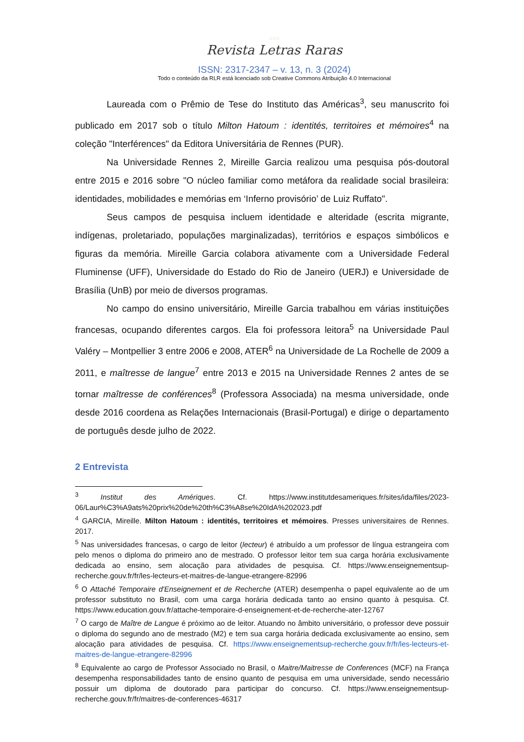○○○
Revista Letras Raras
ISSN: 2317-2347 – v. 13, n. 3 (2024)
Todo o conteúdo da RLR está licenciado sob Creative Commons Atribuição 4.0 Internacional
Laureada com o Prêmio de Tese do Instituto das Américas<sup>3</sup>, seu manuscrito foi publicado em 2017 sob o título Milton Hatoum : identités, territoires et mémoires<sup>4</sup> na coleção "Interférences" da Editora Universitária de Rennes (PUR).
Na Universidade Rennes 2, Mireille Garcia realizou uma pesquisa pós-doutoral entre 2015 e 2016 sobre "O núcleo familiar como metáfora da realidade social brasileira: identidades, mobilidades e memórias em ‘Inferno provisório’ de Luiz Ruffato".
Seus campos de pesquisa incluem identidade e alteridade (escrita migrante, indígenas, proletariado, populações marginalizadas), territórios e espaços simbólicos e figuras da memória. Mireille Garcia colabora ativamente com a Universidade Federal Fluminense (UFF), Universidade do Estado do Rio de Janeiro (UERJ) e Universidade de Brasília (UnB) por meio de diversos programas.
No campo do ensino universitário, Mireille Garcia trabalhou em várias instituições francesas, ocupando diferentes cargos. Ela foi professora leitora<sup>5</sup> na Universidade Paul Valéry – Montpellier 3 entre 2006 e 2008, ATER<sup>6</sup> na Universidade de La Rochelle de 2009 a 2011, e maîtresse de langue<sup>7</sup> entre 2013 e 2015 na Universidade Rennes 2 antes de se tornar maîtresse de conférences<sup>8</sup> (Professora Associada) na mesma universidade, onde desde 2016 coordena as Relações Internacionais (Brasil-Portugal) e dirige o departamento de português desde julho de 2022.
2 Entrevista
<sup>3</sup> Institut des Amériques. Cf. https://www.institutdesameriques.fr/sites/ida/files/2023-06/Laur%C3%A9ats%20prix%20de%20th%C3%A8se%20IdA%202023.pdf
<sup>4</sup> GARCIA, Mireille. Milton Hatoum : identités, territoires et mémoires. Presses universitaires de Rennes. 2017.
<sup>5</sup> Nas universidades francesas, o cargo de leitor (lecteur) é atribuído a um professor de língua estrangeira com pelo menos o diploma do primeiro ano de mestrado. O professor leitor tem sua carga horária exclusivamente dedicada ao ensino, sem alocação para atividades de pesquisa. Cf. https://www.enseignementsup-recherche.gouv.fr/fr/les-lecteurs-et-maitres-de-langue-etrangere-82996
<sup>6</sup> O Attaché Temporaire d'Enseignement et de Recherche (ATER) desempenha o papel equivalente ao de um professor substituto no Brasil, com uma carga horária dedicada tanto ao ensino quanto à pesquisa. Cf. https://www.education.gouv.fr/attache-temporaire-d-enseignement-et-de-recherche-ater-12767
<sup>7</sup> O cargo de Maître de Langue é próximo ao de leitor. Atuando no âmbito universitário, o professor deve possuir o diploma do segundo ano de mestrado (M2) e tem sua carga horária dedicada exclusivamente ao ensino, sem alocação para atividades de pesquisa. Cf. https://www.enseignementsup-recherche.gouv.fr/fr/les-lecteurs-et-maitres-de-langue-etrangere-82996
<sup>8</sup> Equivalente ao cargo de Professor Associado no Brasil, o Maitre/Maitresse de Conferences (MCF) na França desempenha responsabilidades tanto de ensino quanto de pesquisa em uma universidade, sendo necessário possuir um diploma de doutorado para participar do concurso. Cf. https://www.enseignementsup-recherche.gouv.fr/fr/maitres-de-conferences-46317